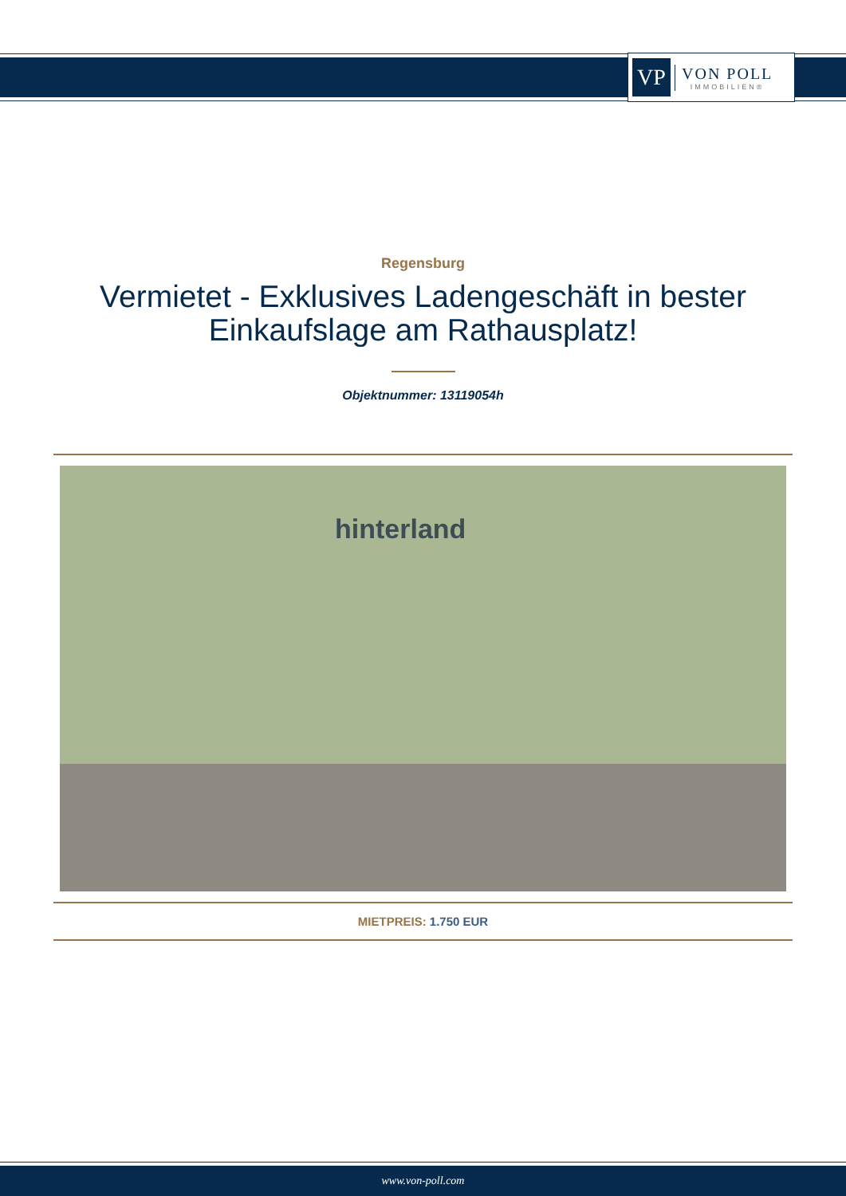VP
VON POLL
IMMOBILIEN®
Regensburg
Vermietet - Exklusives Ladengeschäft in bester Einkaufslage am Rathausplatz!
Objektnummer: 13119054h
hinterland
MIETPREIS: 1.750 EUR
www.von-poll.com